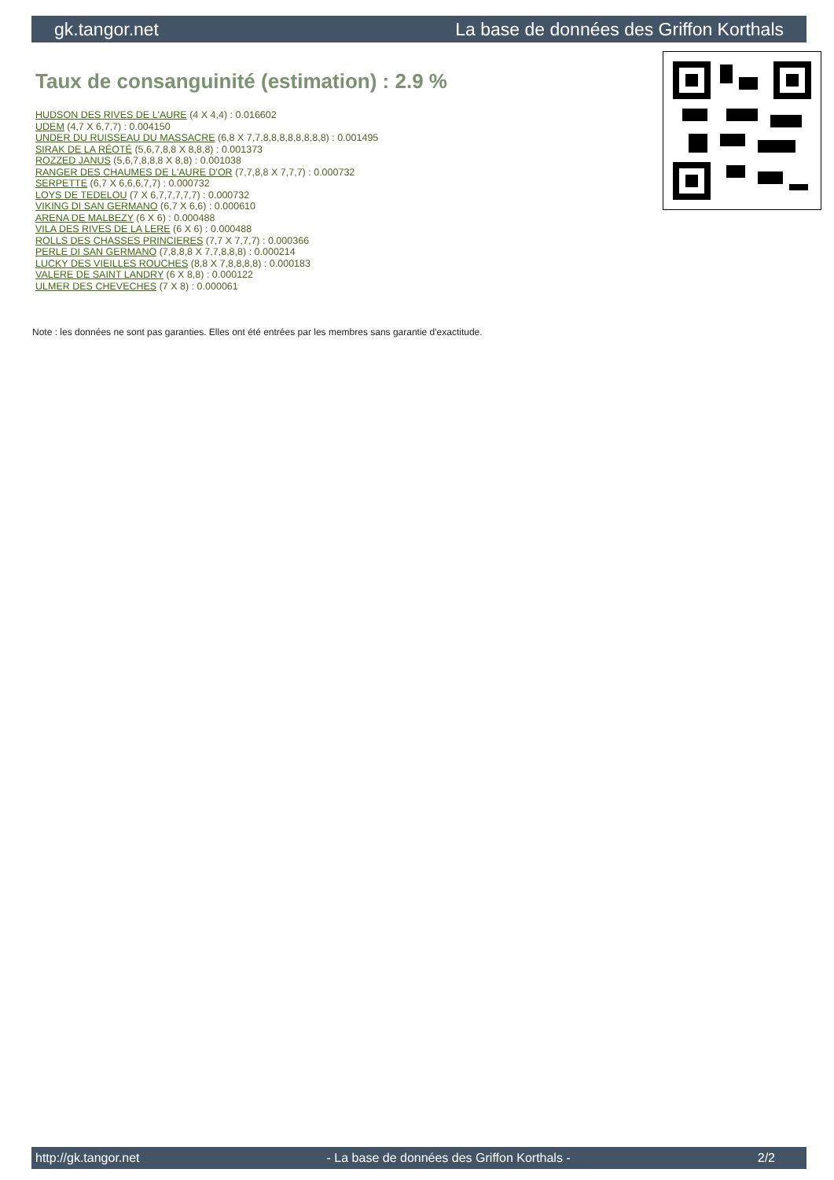gk.tangor.net La base de données des Griffon Korthals
Taux de consanguinité (estimation) : 2.9 %
HUDSON DES RIVES DE L'AURE (4 X 4,4) : 0.016602
UDEM (4,7 X 6,7,7) : 0.004150
UNDER DU RUISSEAU DU MASSACRE (6,8 X 7,7,8,8,8,8,8,8,8,8) : 0.001495
SIRAK DE LA RÉOTÉ (5,6,7,8,8 X 8,8,8) : 0.001373
ROZZED JANUS (5,6,7,8,8,8 X 8,8) : 0.001038
RANGER DES CHAUMES DE L'AURE D'OR (7,7,8,8 X 7,7,7) : 0.000732
SERPETTE (6,7 X 6,6,6,7,7) : 0.000732
LOYS DE TEDELOU (7 X 6,7,7,7,7,7) : 0.000732
VIKING DI SAN GERMANO (6,7 X 6,6) : 0.000610
ARENA DE MALBEZY (6 X 6) : 0.000488
VILA DES RIVES DE LA LERE (6 X 6) : 0.000488
ROLLS DES CHASSES PRINCIERES (7,7 X 7,7,7) : 0.000366
PERLE DI SAN GERMANO (7,8,8,8 X 7,7,8,8,8) : 0.000214
LUCKY DES VIEILLES ROUCHES (8,8 X 7,8,8,8,8) : 0.000183
VALERE DE SAINT LANDRY (6 X 8,8) : 0.000122
ULMER DES CHEVECHES (7 X 8) : 0.000061
Note : les données ne sont pas garanties. Elles ont été entrées par les membres sans garantie d'exactitude.
http://gk.tangor.net - La base de données des Griffon Korthals - 2/2